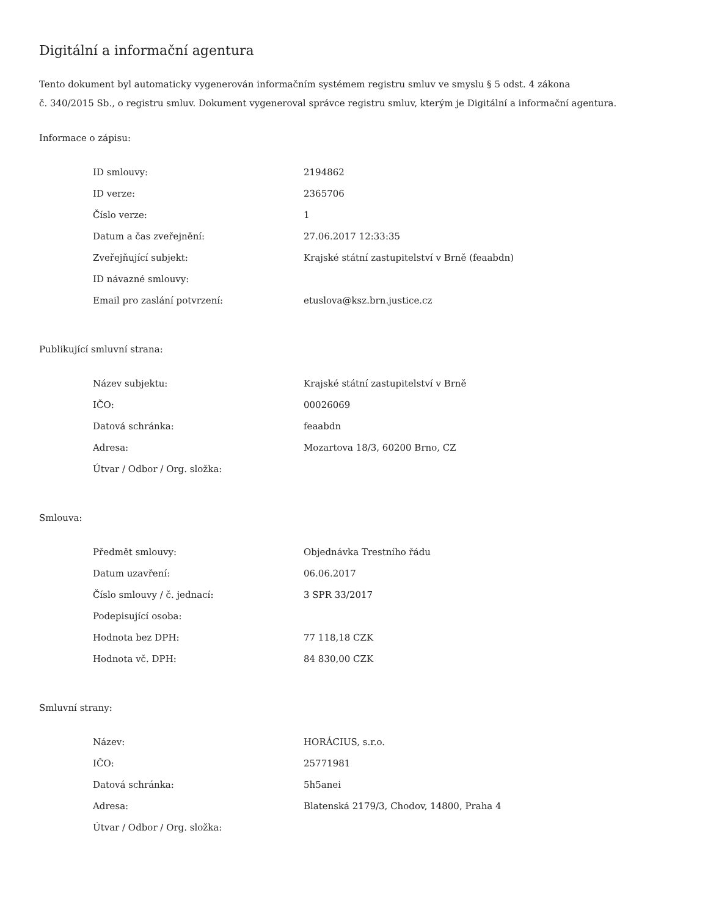Digitální a informační agentura
Tento dokument byl automaticky vygenerován informačním systémem registru smluv ve smyslu § 5 odst. 4 zákona
č. 340/2015 Sb., o registru smluv. Dokument vygeneroval správce registru smluv, kterým je Digitální a informační agentura.
Informace o zápisu:
| ID smlouvy: | 2194862 |
| ID verze: | 2365706 |
| Číslo verze: | 1 |
| Datum a čas zveřejnění: | 27.06.2017 12:33:35 |
| Zveřejňující subjekt: | Krajské státní zastupitelství v Brně (feaabdn) |
| ID návazné smlouvy: | |
| Email pro zaslání potvrzení: | etuslova@ksz.brn.justice.cz |
Publikující smluvní strana:
| Název subjektu: | Krajské státní zastupitelství v Brně |
| IČO: | 00026069 |
| Datová schránka: | feaabdn |
| Adresa: | Mozartova 18/3, 60200 Brno, CZ |
| Útvar / Odbor / Org. složka: | |
Smlouva:
| Předmět smlouvy: | Objednávka Trestního řádu |
| Datum uzavření: | 06.06.2017 |
| Číslo smlouvy / č. jednací: | 3 SPR 33/2017 |
| Podepisující osoba: | |
| Hodnota bez DPH: | 77 118,18 CZK |
| Hodnota vč. DPH: | 84 830,00 CZK |
Smluvní strany:
| Název: | HORÁCIUS, s.r.o. |
| IČO: | 25771981 |
| Datová schránka: | 5h5anei |
| Adresa: | Blatenská 2179/3, Chodov, 14800, Praha 4 |
| Útvar / Odbor / Org. složka: | |